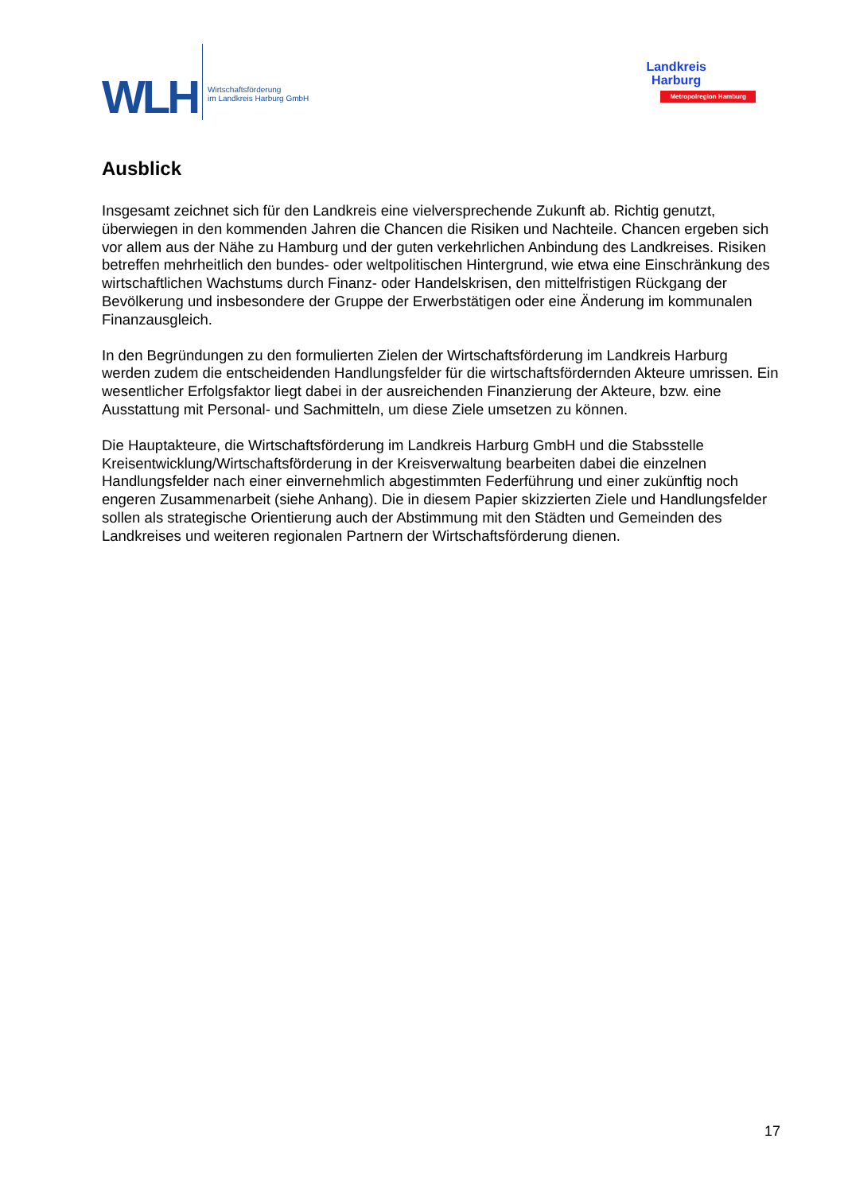WLH
Wirtschaftsförderung
im Landkreis Harburg GmbH
Landkreis
Harburg
Metropolregion Hamburg
Ausblick
Insgesamt zeichnet sich für den Landkreis eine vielversprechende Zukunft ab. Richtig genutzt, überwiegen in den kommenden Jahren die Chancen die Risiken und Nachteile. Chancen ergeben sich vor allem aus der Nähe zu Hamburg und der guten verkehrlichen Anbindung des Landkreises. Risiken betreffen mehrheitlich den bundes- oder weltpolitischen Hintergrund, wie etwa eine Einschränkung des wirtschaftlichen Wachstums durch Finanz- oder Handelskrisen, den mittelfristigen Rückgang der Bevölkerung und insbesondere der Gruppe der Erwerbstätigen oder eine Änderung im kommunalen Finanzausgleich.
In den Begründungen zu den formulierten Zielen der Wirtschaftsförderung im Landkreis Harburg werden zudem die entscheidenden Handlungsfelder für die wirtschaftsfördernden Akteure umrissen. Ein wesentlicher Erfolgsfaktor liegt dabei in der ausreichenden Finanzierung der Akteure, bzw. eine Ausstattung mit Personal- und Sachmitteln, um diese Ziele umsetzen zu können.
Die Hauptakteure, die Wirtschaftsförderung im Landkreis Harburg GmbH und die Stabsstelle Kreisentwicklung/Wirtschaftsförderung in der Kreisverwaltung bearbeiten dabei die einzelnen Handlungsfelder nach einer einvernehmlich abgestimmten Federführung und einer zukünftig noch engeren Zusammenarbeit (siehe Anhang). Die in diesem Papier skizzierten Ziele und Handlungsfelder sollen als strategische Orientierung auch der Abstimmung mit den Städten und Gemeinden des Landkreises und weiteren regionalen Partnern der Wirtschaftsförderung dienen.
17